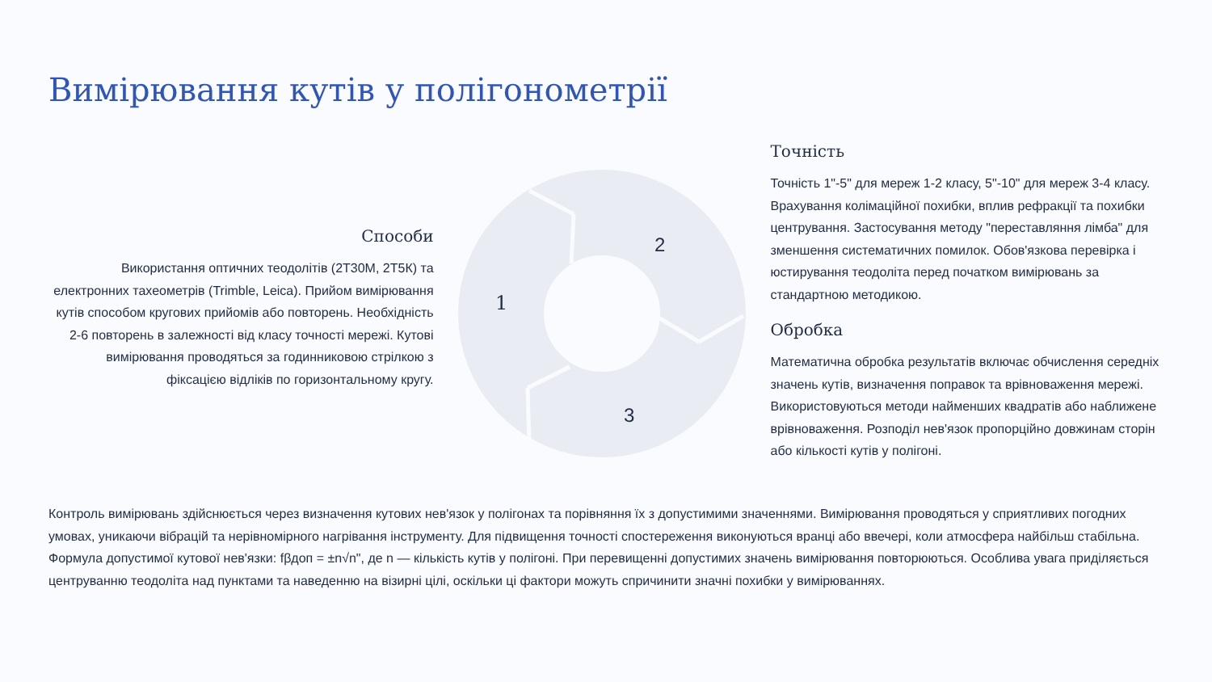Вимірювання кутів у полігонометрії
Способи
Використання оптичних теодолітів (2Т30М, 2Т5К) та електронних тахеометрів (Trimble, Leica). Прийом вимірювання кутів способом кругових прийомів або повторень. Необхідність 2-6 повторень в залежності від класу точності мережі. Кутові вимірювання проводяться за годинниковою стрілкою з фіксацією відліків по горизонтальному кругу.
1
2
3
Точність
Точність 1"-5" для мереж 1-2 класу, 5"-10" для мереж 3-4 класу. Врахування колімаційної похибки, вплив рефракції та похибки центрування. Застосування методу "переставляння лімба" для зменшення систематичних помилок. Обов'язкова перевірка і юстирування теодоліта перед початком вимірювань за стандартною методикою.
Обробка
Математична обробка результатів включає обчислення середніх значень кутів, визначення поправок та врівноваження мережі. Використовуються методи найменших квадратів або наближене врівноваження. Розподіл нев'язок пропорційно довжинам сторін або кількості кутів у полігоні.
Контроль вимірювань здійснюється через визначення кутових нев'язок у полігонах та порівняння їх з допустимими значеннями. Вимірювання проводяться у сприятливих погодних умовах, уникаючи вібрацій та нерівномірного нагрівання інструменту. Для підвищення точності спостереження виконуються вранці або ввечері, коли атмосфера найбільш стабільна. Формула допустимої кутової нев'язки: fβдоп = ±n√n", де n — кількість кутів у полігоні. При перевищенні допустимих значень вимірювання повторюються. Особлива увага приділяється центруванню теодоліта над пунктами та наведенню на візирні цілі, оскільки ці фактори можуть спричинити значні похибки у вимірюваннях.